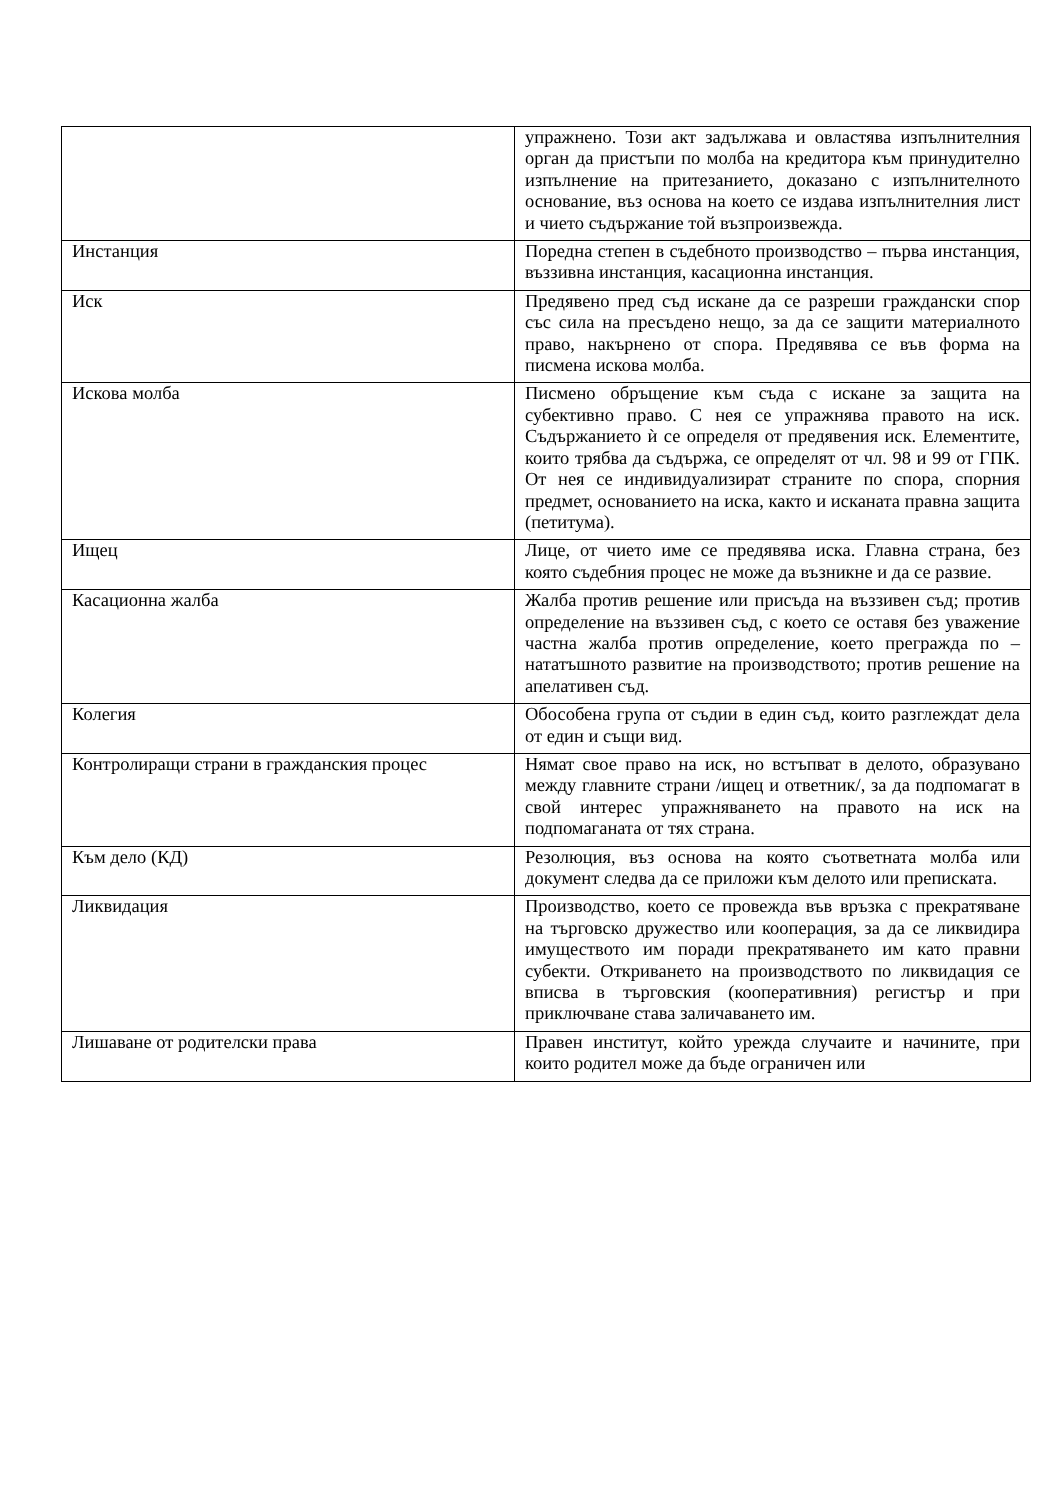| | упражнено. Този акт задължава и овластява изпълнителния орган да пристъпи по молба на кредитора към принудително изпълнение на притезанието, доказано с изпълнителното основание, въз основа на което се издава изпълнителния лист и чието съдържание той възпроизвежда. |
| Инстанция | Поредна степен в съдебното производство – първа инстанция, въззивна инстанция, касационна инстанция. |
| Иск | Предявено пред съд искане да се разреши граждански спор със сила на пресъдено нещо, за да се защити материалното право, накърнено от спора. Предявява се във форма на писмена искова молба. |
| Искова молба | Писмено обръщение към съда с искане за защита на субективно право. С нея се упражнява правото на иск. Съдържанието ѝ се определя от предявения иск. Елементите, които трябва да съдържа, се определят от чл. 98 и 99 от ГПК. От нея се индивидуализират страните по спора, спорния предмет, основанието на иска, както и исканата правна защита (петитума). |
| Ищец | Лице, от чието име се предявява иска. Главна страна, без която съдебния процес не може да възникне и да се развие. |
| Касационна жалба | Жалба против решение или присъда на въззивен съд; против определение на въззивен съд, с което се оставя без уважение частна жалба против определение, което преграждa по – нататъшното развитие на производството; против решение на апелативен съд. |
| Колегия | Обособена група от съдии в един съд, които разглеждат дела от един и същи вид. |
| Контролиращи страни в гражданския процес | Нямат свое право на иск, но встъпват в делото, образувано между главните страни /ищец и ответник/, за да подпомагат в свой интерес упражняването на правото на иск на подпомаганата от тях страна. |
| Към дело (КД) | Резолюция, въз основа на която съответната молба или документ следва да се приложи към делото или преписката. |
| Ликвидация | Производство, което се провежда във връзка с прекратяване на търговско дружество или кооперация, за да се ликвидира имуществото им поради прекратяването им като правни субекти. Откриването на производството по ликвидация се вписва в търговския (кооперативния) регистър и при приключване става заличаването им. |
| Лишаване от родителски права | Правен институт, който урежда случаите и начините, при които родител може да бъде ограничен или |